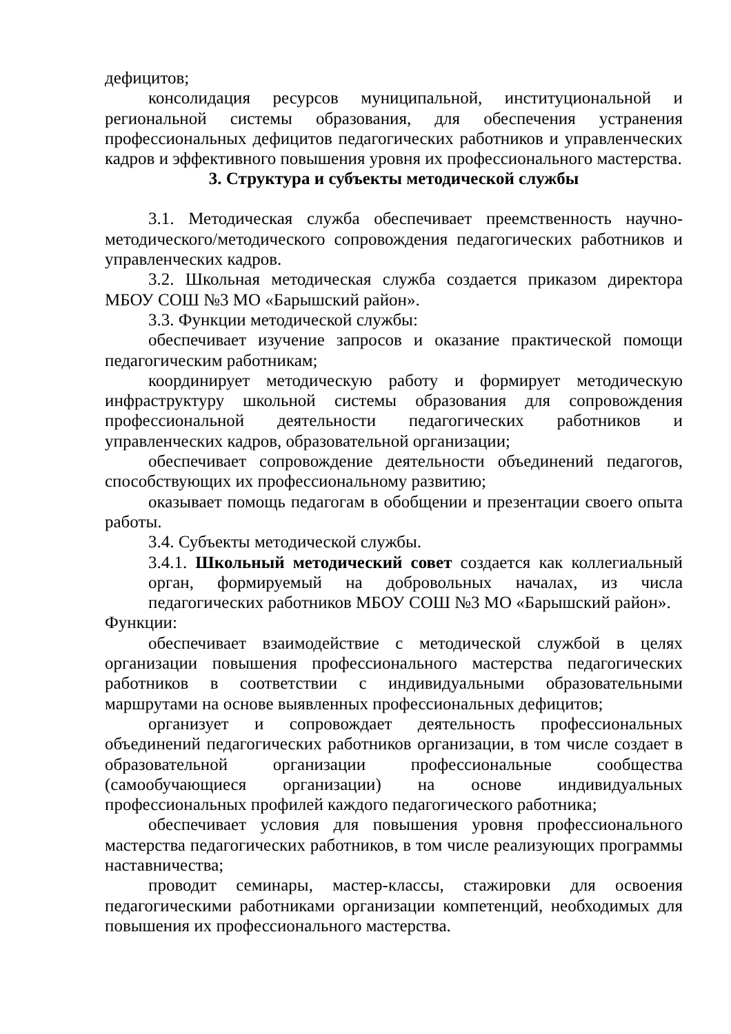дефицитов;
консолидация ресурсов муниципальной, институциональной и региональной системы образования, для обеспечения устранения профессиональных дефицитов педагогических работников и управленческих кадров и эффективного повышения уровня их профессионального мастерства.
3. Структура и субъекты методической службы
3.1. Методическая служба обеспечивает преемственность научно-методического/методического сопровождения педагогических работников и управленческих кадров.
3.2. Школьная методическая служба создается приказом директора МБОУ СОШ №3 МО «Барышский район».
3.3. Функции методической службы:
обеспечивает изучение запросов и оказание практической помощи педагогическим работникам;
координирует методическую работу и формирует методическую инфраструктуру школьной системы образования для сопровождения профессиональной деятельности педагогических работников и управленческих кадров, образовательной организации;
обеспечивает сопровождение деятельности объединений педагогов, способствующих их профессиональному развитию;
оказывает помощь педагогам в обобщении и презентации своего опыта работы.
3.4. Субъекты методической службы.
3.4.1. Школьный методический совет создается как коллегиальный орган, формируемый на добровольных началах, из числа педагогических работников МБОУ СОШ №3 МО «Барышский район».
Функции:
обеспечивает взаимодействие с методической службой в целях организации повышения профессионального мастерства педагогических работников в соответствии с индивидуальными образовательными маршрутами на основе выявленных профессиональных дефицитов;
организует и сопровождает деятельность профессиональных объединений педагогических работников организации, в том числе создает в образовательной организации профессиональные сообщества (самообучающиеся организации) на основе индивидуальных профессиональных профилей каждого педагогического работника;
обеспечивает условия для повышения уровня профессионального мастерства педагогических работников, в том числе реализующих программы наставничества;
проводит семинары, мастер-классы, стажировки для освоения педагогическими работниками организации компетенций, необходимых для повышения их профессионального мастерства.